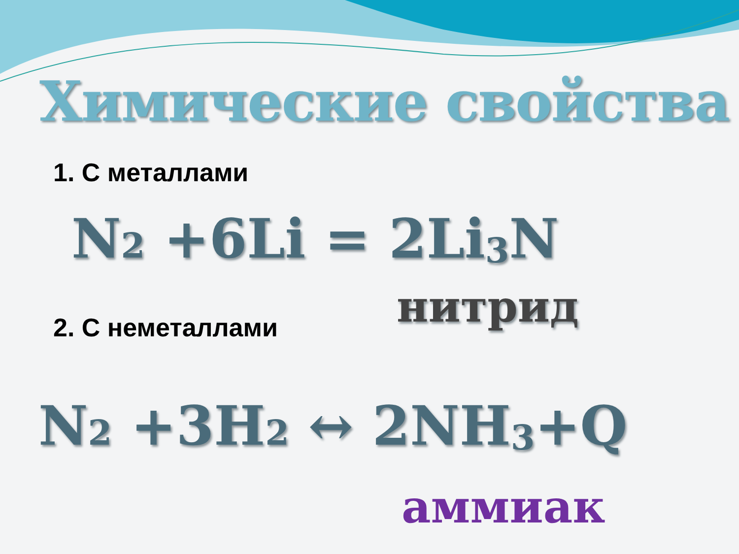Химические свойства
1. С металлами
N<sub>2</sub> +6Li = 2Li<sub>3</sub>N
нитрид
2. С неметаллами
N<sub>2</sub> +3H<sub>2</sub> ↔ 2NH<sub>3</sub>+Q
аммиак